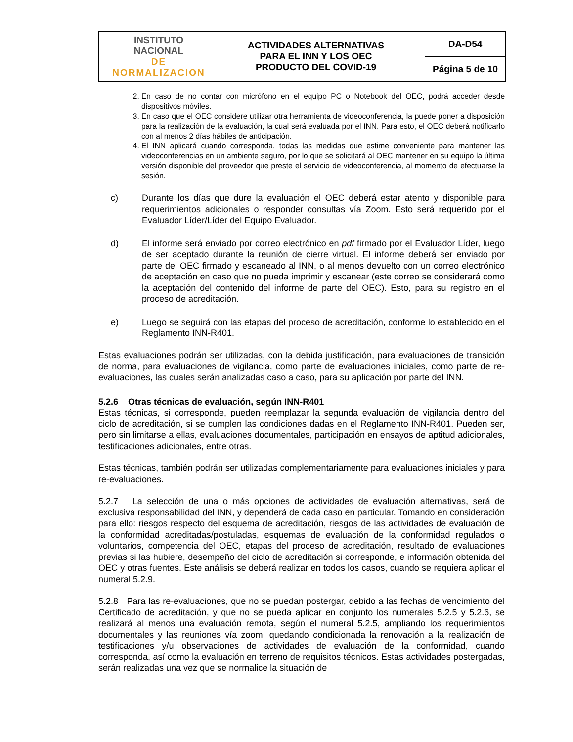| INSTITUTO NACIONAL DE NORMALIZACION | ACTIVIDADES ALTERNATIVAS PARA EL INN Y LOS OEC PRODUCTO DEL COVID-19 | DA-D54 |
| | | Página 5 de 10 |
2. En caso de no contar con micrófono en el equipo PC o Notebook del OEC, podrá acceder desde dispositivos móviles.
3. En caso que el OEC considere utilizar otra herramienta de videoconferencia, la puede poner a disposición para la realización de la evaluación, la cual será evaluada por el INN. Para esto, el OEC deberá notificarlo con al menos 2 días hábiles de anticipación.
4. El INN aplicará cuando corresponda, todas las medidas que estime conveniente para mantener las videoconferencias en un ambiente seguro, por lo que se solicitará al OEC mantener en su equipo la última versión disponible del proveedor que preste el servicio de videoconferencia, al momento de efectuarse la sesión.
c) Durante los días que dure la evaluación el OEC deberá estar atento y disponible para requerimientos adicionales o responder consultas vía Zoom. Esto será requerido por el Evaluador Líder/Líder del Equipo Evaluador.
d) El informe será enviado por correo electrónico en pdf firmado por el Evaluador Líder, luego de ser aceptado durante la reunión de cierre virtual. El informe deberá ser enviado por parte del OEC firmado y escaneado al INN, o al menos devuelto con un correo electrónico de aceptación en caso que no pueda imprimir y escanear (este correo se considerará como la aceptación del contenido del informe de parte del OEC). Esto, para su registro en el proceso de acreditación.
e) Luego se seguirá con las etapas del proceso de acreditación, conforme lo establecido en el Reglamento INN-R401.
Estas evaluaciones podrán ser utilizadas, con la debida justificación, para evaluaciones de transición de norma, para evaluaciones de vigilancia, como parte de evaluaciones iniciales, como parte de re-evaluaciones, las cuales serán analizadas caso a caso, para su aplicación por parte del INN.
5.2.6 Otras técnicas de evaluación, según INN-R401
Estas técnicas, si corresponde, pueden reemplazar la segunda evaluación de vigilancia dentro del ciclo de acreditación, si se cumplen las condiciones dadas en el Reglamento INN-R401. Pueden ser, pero sin limitarse a ellas, evaluaciones documentales, participación en ensayos de aptitud adicionales, testificaciones adicionales, entre otras.
Estas técnicas, también podrán ser utilizadas complementariamente para evaluaciones iniciales y para re-evaluaciones.
5.2.7 La selección de una o más opciones de actividades de evaluación alternativas, será de exclusiva responsabilidad del INN, y dependerá de cada caso en particular. Tomando en consideración para ello: riesgos respecto del esquema de acreditación, riesgos de las actividades de evaluación de la conformidad acreditadas/postuladas, esquemas de evaluación de la conformidad regulados o voluntarios, competencia del OEC, etapas del proceso de acreditación, resultado de evaluaciones previas si las hubiere, desempeño del ciclo de acreditación si corresponde, e información obtenida del OEC y otras fuentes. Este análisis se deberá realizar en todos los casos, cuando se requiera aplicar el numeral 5.2.9.
5.2.8 Para las re-evaluaciones, que no se puedan postergar, debido a las fechas de vencimiento del Certificado de acreditación, y que no se pueda aplicar en conjunto los numerales 5.2.5 y 5.2.6, se realizará al menos una evaluación remota, según el numeral 5.2.5, ampliando los requerimientos documentales y las reuniones vía zoom, quedando condicionada la renovación a la realización de testificaciones y/u observaciones de actividades de evaluación de la conformidad, cuando corresponda, así como la evaluación en terreno de requisitos técnicos. Estas actividades postergadas, serán realizadas una vez que se normalice la situación de